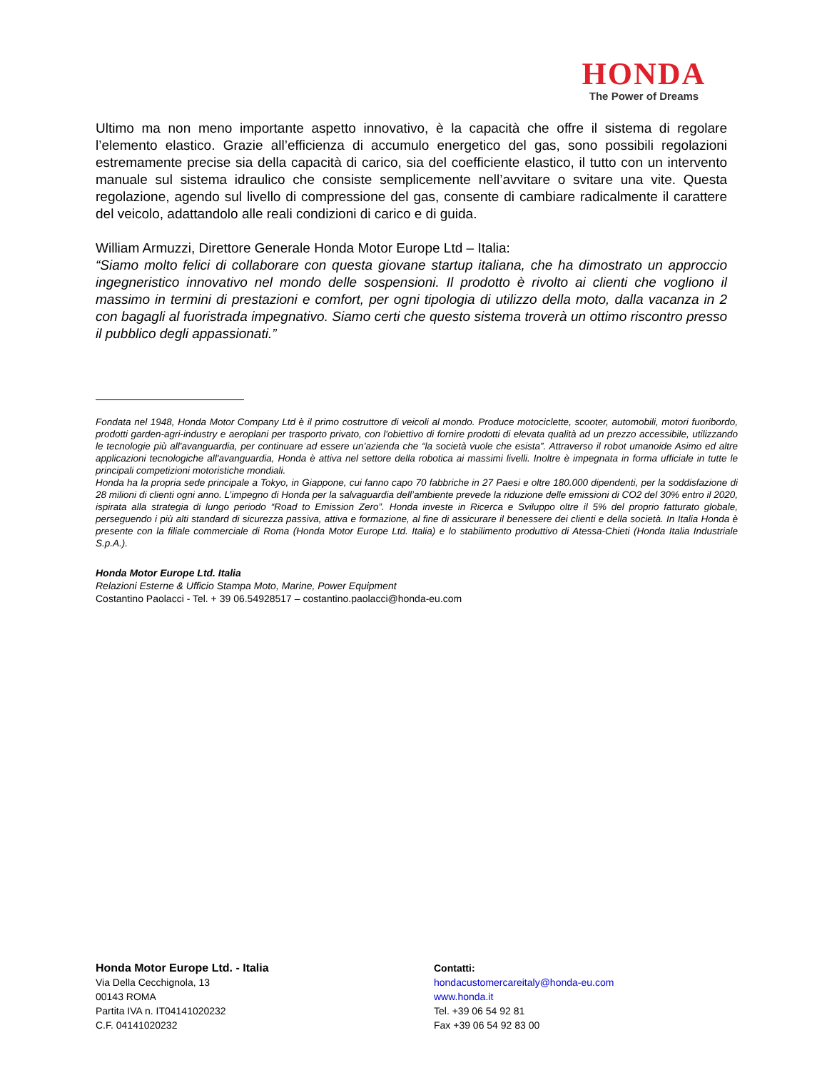HONDA
The Power of Dreams
Ultimo ma non meno importante aspetto innovativo, è la capacità che offre il sistema di regolare l’elemento elastico. Grazie all’efficienza di accumulo energetico del gas, sono possibili regolazioni estremamente precise sia della capacità di carico, sia del coefficiente elastico, il tutto con un intervento manuale sul sistema idraulico che consiste semplicemente nell’avvitare o svitare una vite. Questa regolazione, agendo sul livello di compressione del gas, consente di cambiare radicalmente il carattere del veicolo, adattandolo alle reali condizioni di carico e di guida.
William Armuzzi, Direttore Generale Honda Motor Europe Ltd – Italia:
“Siamo molto felici di collaborare con questa giovane startup italiana, che ha dimostrato un approccio ingegneristico innovativo nel mondo delle sospensioni. Il prodotto è rivolto ai clienti che vogliono il massimo in termini di prestazioni e comfort, per ogni tipologia di utilizzo della moto, dalla vacanza in 2 con bagagli al fuoristrada impegnativo. Siamo certi che questo sistema troverà un ottimo riscontro presso il pubblico degli appassionati.”
Fondata nel 1948, Honda Motor Company Ltd è il primo costruttore di veicoli al mondo. Produce motociclette, scooter, automobili, motori fuoribordo, prodotti garden-agri-industry e aeroplani per trasporto privato, con l'obiettivo di fornire prodotti di elevata qualità ad un prezzo accessibile, utilizzando le tecnologie più all'avanguardia, per continuare ad essere un’azienda che “la società vuole che esista”. Attraverso il robot umanoide Asimo ed altre applicazioni tecnologiche all'avanguardia, Honda è attiva nel settore della robotica ai massimi livelli. Inoltre è impegnata in forma ufficiale in tutte le principali competizioni motoristiche mondiali.
Honda ha la propria sede principale a Tokyo, in Giappone, cui fanno capo 70 fabbriche in 27 Paesi e oltre 180.000 dipendenti, per la soddisfazione di 28 milioni di clienti ogni anno. L’impegno di Honda per la salvaguardia dell’ambiente prevede la riduzione delle emissioni di CO2 del 30% entro il 2020, ispirata alla strategia di lungo periodo “Road to Emission Zero”. Honda investe in Ricerca e Sviluppo oltre il 5% del proprio fatturato globale, perseguendo i più alti standard di sicurezza passiva, attiva e formazione, al fine di assicurare il benessere dei clienti e della società. In Italia Honda è presente con la filiale commerciale di Roma (Honda Motor Europe Ltd. Italia) e lo stabilimento produttivo di Atessa-Chieti (Honda Italia Industriale S.p.A.).
Honda Motor Europe Ltd. Italia
Relazioni Esterne & Ufficio Stampa Moto, Marine, Power Equipment
Costantino Paolacci - Tel. + 39 06.54928517 – costantino.paolacci@honda-eu.com
Honda Motor Europe Ltd. - Italia
Via Della Cecchignola, 13
00143 ROMA
Partita IVA n. IT04141020232
C.F. 04141020232
Contatti:
hondacustomercareitaly@honda-eu.com
www.honda.it
Tel. +39 06 54 92 81
Fax +39 06 54 92 83 00